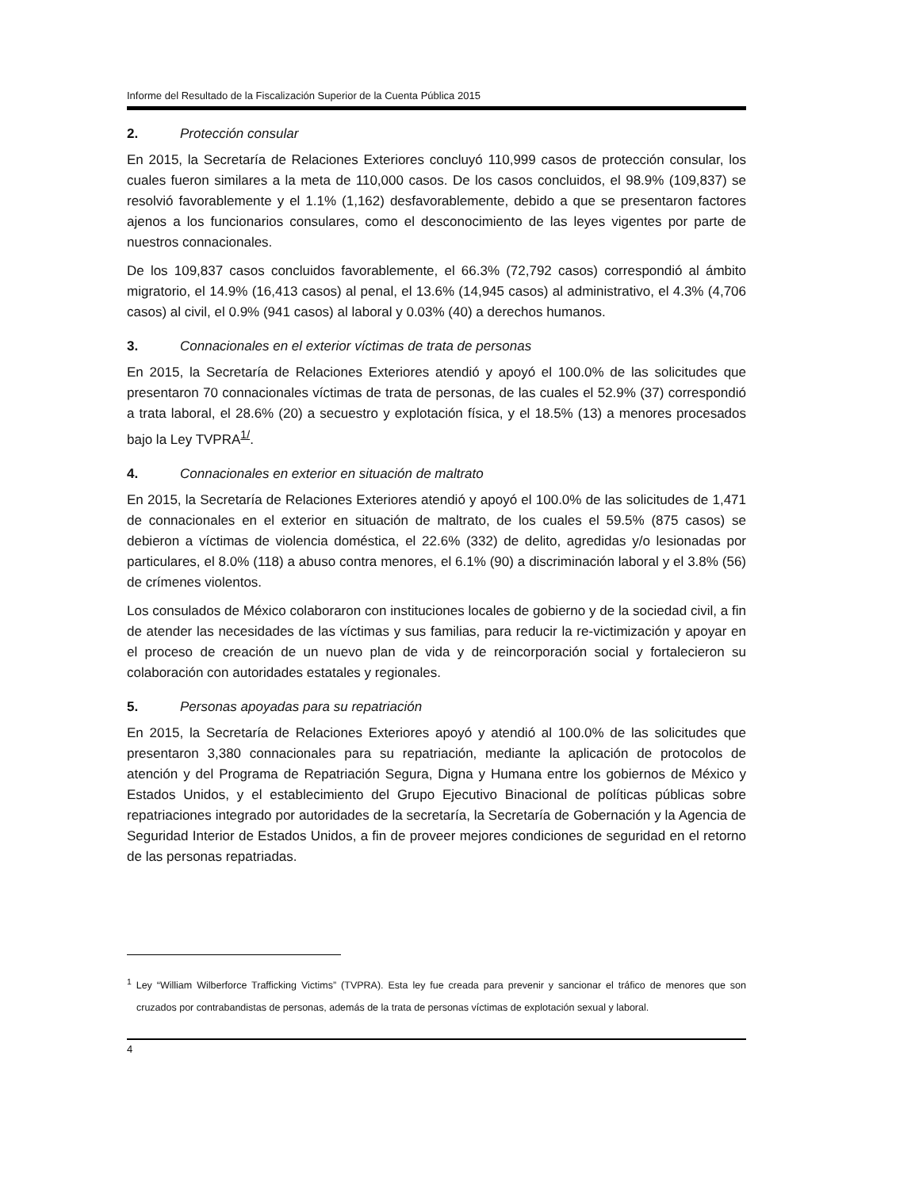Informe del Resultado de la Fiscalización Superior de la Cuenta Pública 2015
2. Protección consular
En 2015, la Secretaría de Relaciones Exteriores concluyó 110,999 casos de protección consular, los cuales fueron similares a la meta de 110,000 casos. De los casos concluidos, el 98.9% (109,837) se resolvió favorablemente y el 1.1% (1,162) desfavorablemente, debido a que se presentaron factores ajenos a los funcionarios consulares, como el desconocimiento de las leyes vigentes por parte de nuestros connacionales.
De los 109,837 casos concluidos favorablemente, el 66.3% (72,792 casos) correspondió al ámbito migratorio, el 14.9% (16,413 casos) al penal, el 13.6% (14,945 casos) al administrativo, el 4.3% (4,706 casos) al civil, el 0.9% (941 casos) al laboral y 0.03% (40) a derechos humanos.
3. Connacionales en el exterior víctimas de trata de personas
En 2015, la Secretaría de Relaciones Exteriores atendió y apoyó el 100.0% de las solicitudes que presentaron 70 connacionales víctimas de trata de personas, de las cuales el 52.9% (37) correspondió a trata laboral, el 28.6% (20) a secuestro y explotación física, y el 18.5% (13) a menores procesados bajo la Ley TVPRA<sup>1/</sup>.
4. Connacionales en exterior en situación de maltrato
En 2015, la Secretaría de Relaciones Exteriores atendió y apoyó el 100.0% de las solicitudes de 1,471 de connacionales en el exterior en situación de maltrato, de los cuales el 59.5% (875 casos) se debieron a víctimas de violencia doméstica, el 22.6% (332) de delito, agredidas y/o lesionadas por particulares, el 8.0% (118) a abuso contra menores, el 6.1% (90) a discriminación laboral y el 3.8% (56) de crímenes violentos.
Los consulados de México colaboraron con instituciones locales de gobierno y de la sociedad civil, a fin de atender las necesidades de las víctimas y sus familias, para reducir la re-victimización y apoyar en el proceso de creación de un nuevo plan de vida y de reincorporación social y fortalecieron su colaboración con autoridades estatales y regionales.
5. Personas apoyadas para su repatriación
En 2015, la Secretaría de Relaciones Exteriores apoyó y atendió al 100.0% de las solicitudes que presentaron 3,380 connacionales para su repatriación, mediante la aplicación de protocolos de atención y del Programa de Repatriación Segura, Digna y Humana entre los gobiernos de México y Estados Unidos, y el establecimiento del Grupo Ejecutivo Binacional de políticas públicas sobre repatriaciones integrado por autoridades de la secretaría, la Secretaría de Gobernación y la Agencia de Seguridad Interior de Estados Unidos, a fin de proveer mejores condiciones de seguridad en el retorno de las personas repatriadas.
<sup>1</sup> Ley “William Wilberforce Trafficking Victims” (TVPRA). Esta ley fue creada para prevenir y sancionar el tráfico de menores que son cruzados por contrabandistas de personas, además de la trata de personas víctimas de explotación sexual y laboral.
4